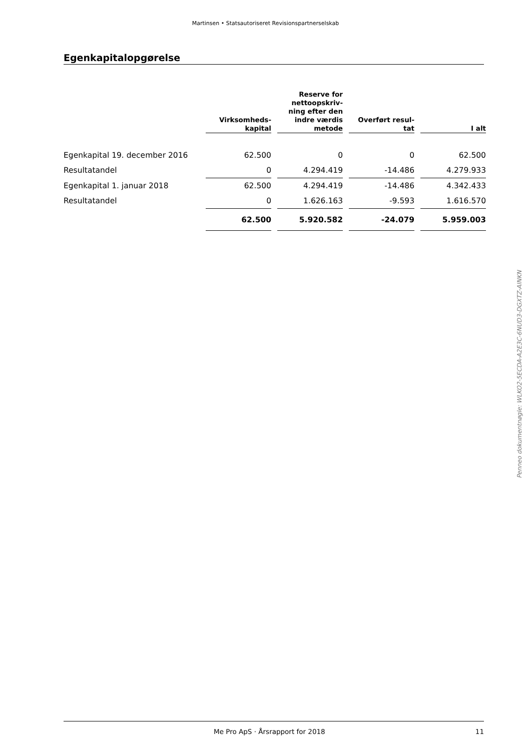Martinsen • Statsautoriseret Revisionspartnerselskab
Egenkapitalopgørelse
| | Virksomheds- kapital | | Reserve for nettoopskriv- ning efter den indre værdis metode | | Overført resul- tat | | I alt |
| --- | --- | --- | --- | --- | --- | --- | --- |
| Egenkapital 19. december 2016 | 62.500 | | 0 | | 0 | | 62.500 |
| Resultatandel | 0 | | 4.294.419 | | -14.486 | | 4.279.933 |
| Egenkapital 1. januar 2018 | 62.500 | | 4.294.419 | | -14.486 | | 4.342.433 |
| Resultatandel | 0 | | 1.626.163 | | -9.593 | | 1.616.570 |
| | 62.500 | | 5.920.582 | | -24.079 | | 5.959.003 |
Penneo dokumentnøgle: WLKO2-5ECDA-A2E3C-6NUD3-DGXTZ-AINKN
Me Pro ApS · Årsrapport for 2018 11